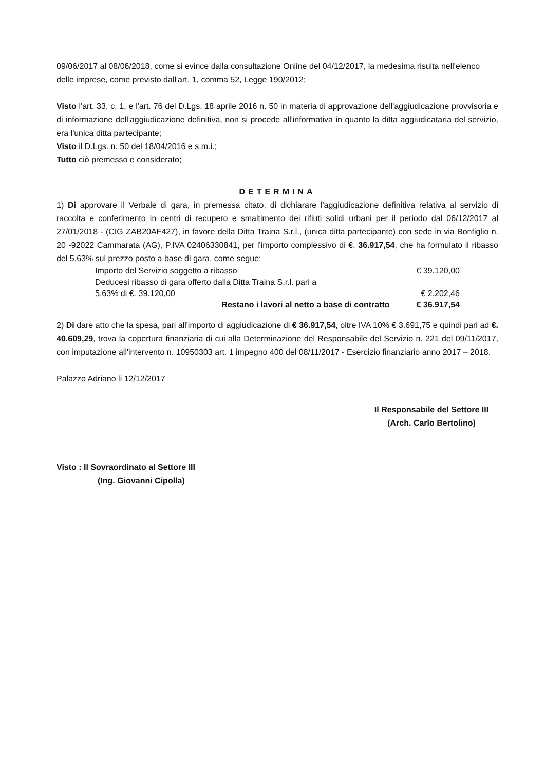09/06/2017 al 08/06/2018, come si evince dalla consultazione Online del 04/12/2017, la medesima risulta nell'elenco delle imprese, come previsto dall'art. 1, comma 52, Legge 190/2012;
Visto l'art. 33, c. 1, e l'art. 76 del D.Lgs. 18 aprile 2016 n. 50 in materia di approvazione dell'aggiudicazione provvisoria e di informazione dell'aggiudicazione definitiva, non si procede all'informativa in quanto la ditta aggiudicataria del servizio, era l'unica ditta partecipante;
Visto il D.Lgs. n. 50 del 18/04/2016 e s.m.i.;
Tutto ciò premesso e considerato;
DETERMINA
1) Di approvare il Verbale di gara, in premessa citato, di dichiarare l'aggiudicazione definitiva relativa al servizio di raccolta e conferimento in centri di recupero e smaltimento dei rifiuti solidi urbani per il periodo dal 06/12/2017 al 27/01/2018 - (CIG ZAB20AF427), in favore della Ditta Traina S.r.l., (unica ditta partecipante) con sede in via Bonfiglio n. 20 -92022 Cammarata (AG), P.IVA 02406330841, per l'importo complessivo di €. 36.917,54, che ha formulato il ribasso del 5,63% sul prezzo posto a base di gara, come segue:
| Importo del Servizio soggetto a ribasso | € 39.120,00 |
| Deducesi ribasso di gara offerto dalla Ditta Traina S.r.l. pari a 5,63% di €. 39.120,00 | € 2.202,46 |
| Restano i lavori al netto a base di contratto | € 36.917,54 |
2) Di dare atto che la spesa, pari all'importo di aggiudicazione di € 36.917,54, oltre IVA 10% € 3.691,75 e quindi pari ad €. 40.609,29, trova la copertura finanziaria di cui alla Determinazione del Responsabile del Servizio n. 221 del 09/11/2017, con imputazione all'intervento n. 10950303 art. 1 impegno 400 del 08/11/2017 - Esercizio finanziario anno 2017 – 2018.
Palazzo Adriano li 12/12/2017
Il Responsabile del Settore III
(Arch. Carlo Bertolino)
Visto : Il Sovraordinato al Settore III
(Ing. Giovanni Cipolla)